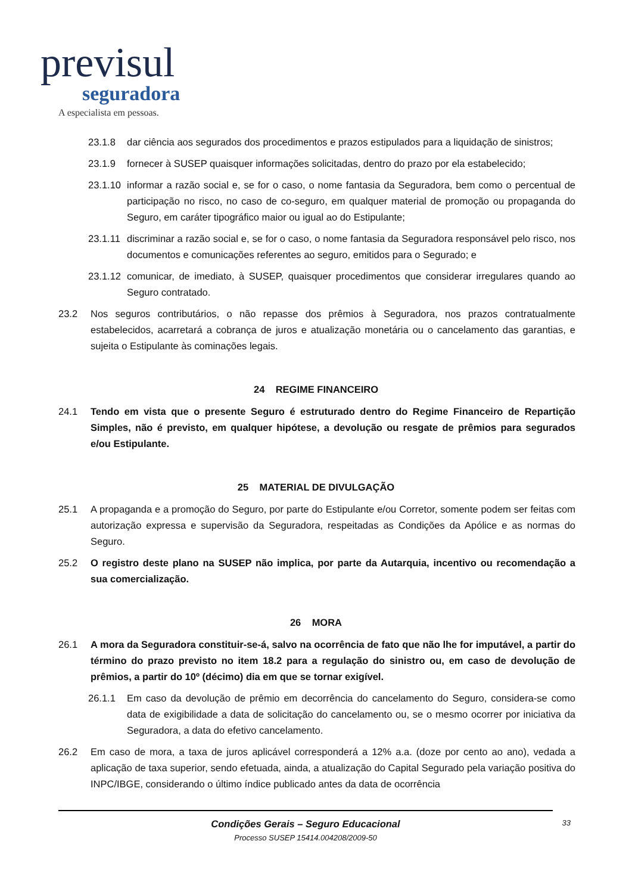previsul
seguradora
A especialista em pessoas.
23.1.8 dar ciência aos segurados dos procedimentos e prazos estipulados para a liquidação de sinistros;
23.1.9 fornecer à SUSEP quaisquer informações solicitadas, dentro do prazo por ela estabelecido;
23.1.10 informar a razão social e, se for o caso, o nome fantasia da Seguradora, bem como o percentual de participação no risco, no caso de co-seguro, em qualquer material de promoção ou propaganda do Seguro, em caráter tipográfico maior ou igual ao do Estipulante;
23.1.11 discriminar a razão social e, se for o caso, o nome fantasia da Seguradora responsável pelo risco, nos documentos e comunicações referentes ao seguro, emitidos para o Segurado; e
23.1.12 comunicar, de imediato, à SUSEP, quaisquer procedimentos que considerar irregulares quando ao Seguro contratado.
23.2 Nos seguros contributários, o não repasse dos prêmios à Seguradora, nos prazos contratualmente estabelecidos, acarretará a cobrança de juros e atualização monetária ou o cancelamento das garantias, e sujeita o Estipulante às cominações legais.
24 REGIME FINANCEIRO
24.1 Tendo em vista que o presente Seguro é estruturado dentro do Regime Financeiro de Repartição Simples, não é previsto, em qualquer hipótese, a devolução ou resgate de prêmios para segurados e/ou Estipulante.
25 MATERIAL DE DIVULGAÇÃO
25.1 A propaganda e a promoção do Seguro, por parte do Estipulante e/ou Corretor, somente podem ser feitas com autorização expressa e supervisão da Seguradora, respeitadas as Condições da Apólice e as normas do Seguro.
25.2 O registro deste plano na SUSEP não implica, por parte da Autarquia, incentivo ou recomendação a sua comercialização.
26 MORA
26.1 A mora da Seguradora constituir-se-á, salvo na ocorrência de fato que não lhe for imputável, a partir do término do prazo previsto no item 18.2 para a regulação do sinistro ou, em caso de devolução de prêmios, a partir do 10º (décimo) dia em que se tornar exigível.
26.1.1 Em caso da devolução de prêmio em decorrência do cancelamento do Seguro, considera-se como data de exigibilidade a data de solicitação do cancelamento ou, se o mesmo ocorrer por iniciativa da Seguradora, a data do efetivo cancelamento.
26.2 Em caso de mora, a taxa de juros aplicável corresponderá a 12% a.a. (doze por cento ao ano), vedada a aplicação de taxa superior, sendo efetuada, ainda, a atualização do Capital Segurado pela variação positiva do INPC/IBGE, considerando o último índice publicado antes da data de ocorrência
Condições Gerais – Seguro Educacional
Processo SUSEP 15414.004208/2009-50
33